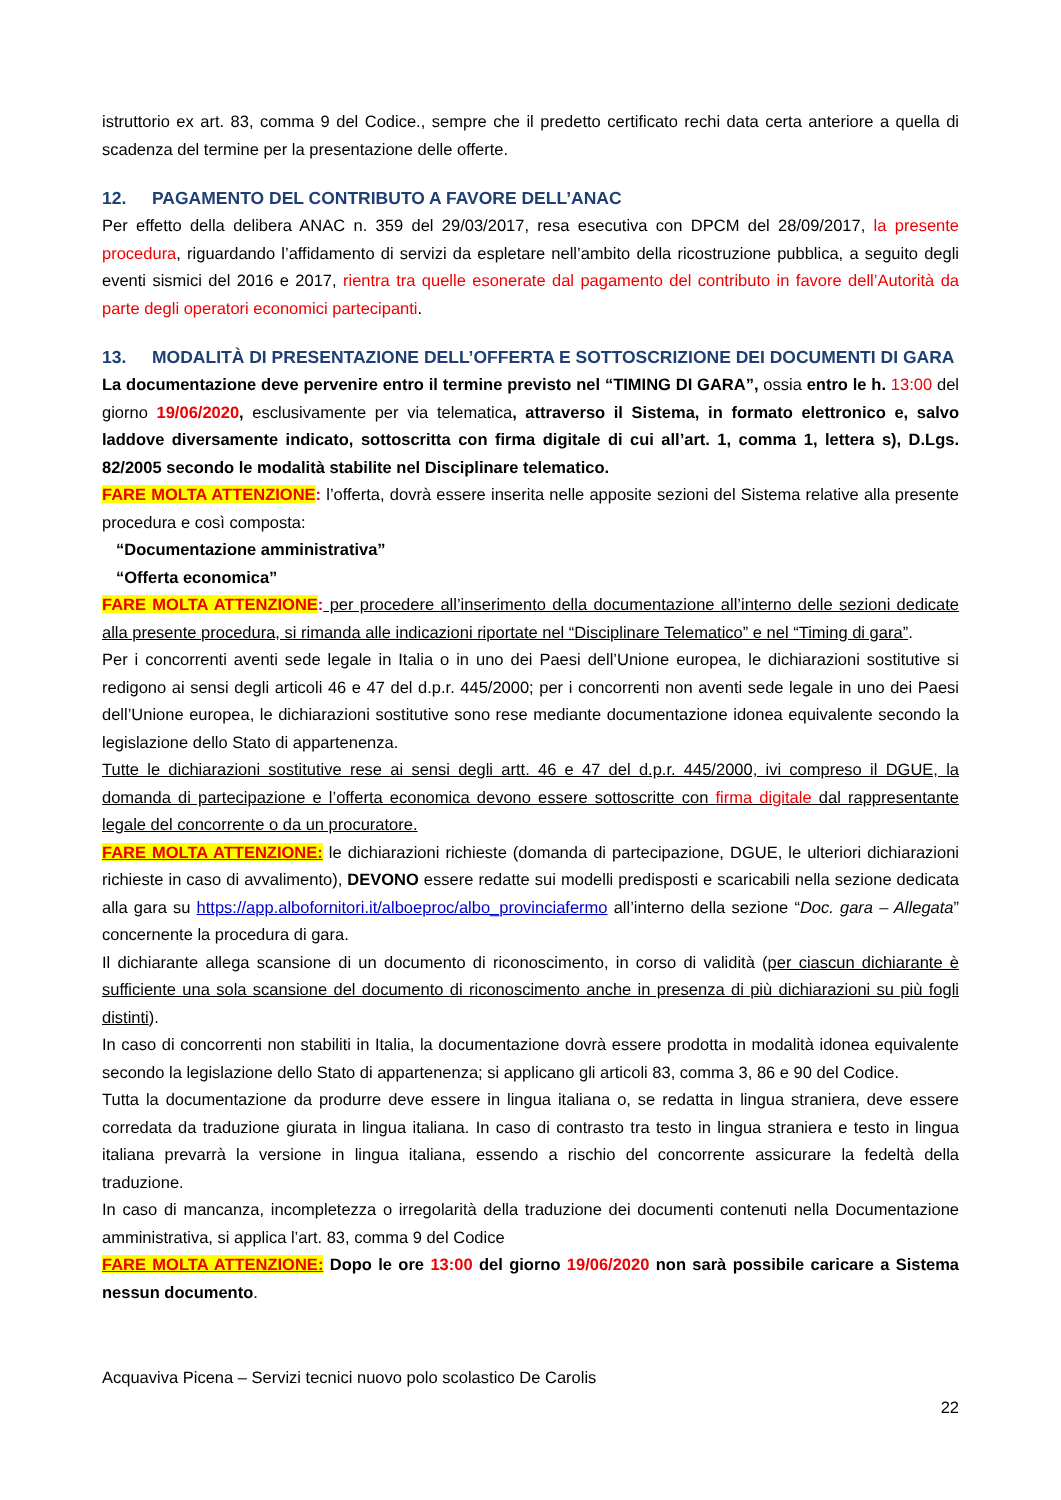istruttorio ex art. 83, comma 9 del Codice., sempre che il predetto certificato rechi data certa anteriore a quella di scadenza del termine per la presentazione delle offerte.
12. PAGAMENTO DEL CONTRIBUTO A FAVORE DELL’ANAC
Per effetto della delibera ANAC n. 359 del 29/03/2017, resa esecutiva con DPCM del 28/09/2017, la presente procedura, riguardando l’affidamento di servizi da espletare nell’ambito della ricostruzione pubblica, a seguito degli eventi sismici del 2016 e 2017, rientra tra quelle esonerate dal pagamento del contributo in favore dell’Autorità da parte degli operatori economici partecipanti.
13. MODALITÀ DI PRESENTAZIONE DELL’OFFERTA E SOTTOSCRIZIONE DEI DOCUMENTI DI GARA
La documentazione deve pervenire entro il termine previsto nel “TIMING DI GARA”, ossia entro le h. 13:00 del giorno 19/06/2020, esclusivamente per via telematica, attraverso il Sistema, in formato elettronico e, salvo laddove diversamente indicato, sottoscritta con firma digitale di cui all’art. 1, comma 1, lettera s), D.Lgs. 82/2005 secondo le modalità stabilite nel Disciplinare telematico.
FARE MOLTA ATTENZIONE: l’offerta, dovrà essere inserita nelle apposite sezioni del Sistema relative alla presente procedura e così composta:
“Documentazione amministrativa”
“Offerta economica”
FARE MOLTA ATTENZIONE: per procedere all’inserimento della documentazione all’interno delle sezioni dedicate alla presente procedura, si rimanda alle indicazioni riportate nel “Disciplinare Telematico” e nel “Timing di gara”.
Per i concorrenti aventi sede legale in Italia o in uno dei Paesi dell’Unione europea, le dichiarazioni sostitutive si redigono ai sensi degli articoli 46 e 47 del d.p.r. 445/2000; per i concorrenti non aventi sede legale in uno dei Paesi dell’Unione europea, le dichiarazioni sostitutive sono rese mediante documentazione idonea equivalente secondo la legislazione dello Stato di appartenenza.
Tutte le dichiarazioni sostitutive rese ai sensi degli artt. 46 e 47 del d.p.r. 445/2000, ivi compreso il DGUE, la domanda di partecipazione e l’offerta economica devono essere sottoscritte con firma digitale dal rappresentante legale del concorrente o da un procuratore.
FARE MOLTA ATTENZIONE: le dichiarazioni richieste (domanda di partecipazione, DGUE, le ulteriori dichiarazioni richieste in caso di avvalimento), DEVONO essere redatte sui modelli predisposti e scaricabili nella sezione dedicata alla gara su https://app.albofornitori.it/alboeproc/albo_provinciafermo all’interno della sezione “Doc. gara – Allegata” concernente la procedura di gara.
Il dichiarante allega scansione di un documento di riconoscimento, in corso di validità (per ciascun dichiarante è sufficiente una sola scansione del documento di riconoscimento anche in presenza di più dichiarazioni su più fogli distinti).
In caso di concorrenti non stabiliti in Italia, la documentazione dovrà essere prodotta in modalità idonea equivalente secondo la legislazione dello Stato di appartenenza; si applicano gli articoli 83, comma 3, 86 e 90 del Codice.
Tutta la documentazione da produrre deve essere in lingua italiana o, se redatta in lingua straniera, deve essere corredata da traduzione giurata in lingua italiana. In caso di contrasto tra testo in lingua straniera e testo in lingua italiana prevarrà la versione in lingua italiana, essendo a rischio del concorrente assicurare la fedeltà della traduzione.
In caso di mancanza, incompletezza o irregolarità della traduzione dei documenti contenuti nella Documentazione amministrativa, si applica l’art. 83, comma 9 del Codice
FARE MOLTA ATTENZIONE: Dopo le ore 13:00 del giorno 19/06/2020 non sarà possibile caricare a Sistema nessun documento.
Acquaviva Picena – Servizi tecnici nuovo polo scolastico De Carolis
22